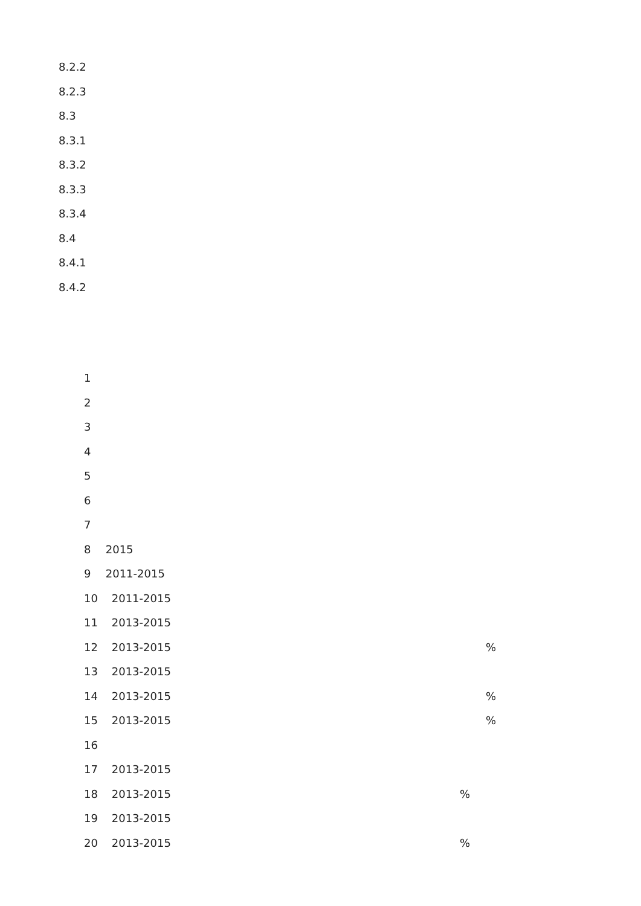8.2.2
8.2.3
8.3
8.3.1
8.3.2
8.3.3
8.3.4
8.4
8.4.1
8.4.2
1
2
3
4
5
6
7
8 2015
9 2011-2015
10 2011-2015
11 2013-2015
12 2013-2015 %
13 2013-2015
14 2013-2015 %
15 2013-2015 %
16
17 2013-2015
18 2013-2015 %
19 2013-2015
20 2013-2015 %